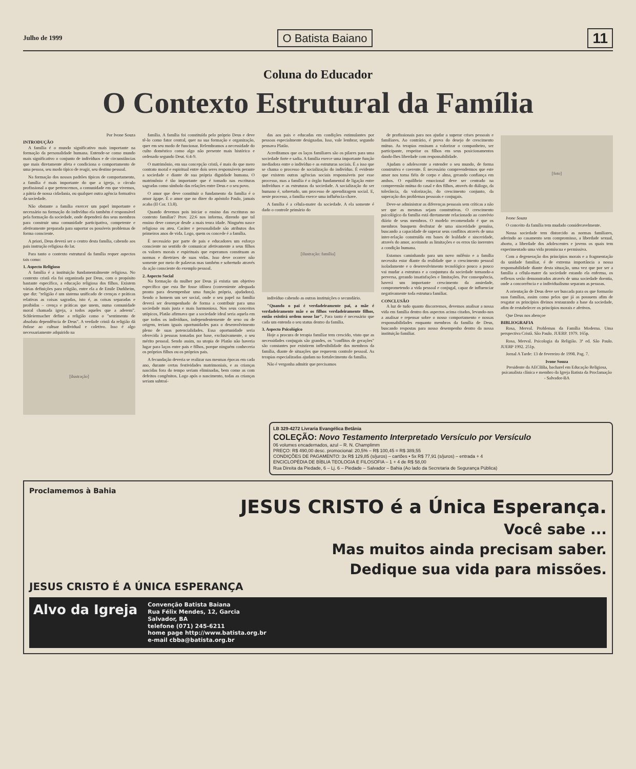Julho de 1999 O Batista Baiano 11
Coluna do Educador
O Contexto Estrutural da Família
Por Ivone Souza
INTRODUÇÃO
A família é o mundo significativo mais importante na formação da personalidade humana. Entende-se como mundo mais significativo o conjunto de indivíduos e de circunstâncias que mais diretamente afeta e condiciona o comportamento de uma pessoa, seu modo típico de reagir, seu destino pessoal.
Na formação dos nossos padrões típicos de comportamento, a família é mais importante do que a igreja, o círculo profissional a que pertencemos, a comunidade em que vivemos, a pátria de nossa cidadania, ou qualquer outra agência formativa da sociedade.
Não obstante a família exercer um papel importante e necessário na formação do indivíduo ela também é responsável pela formação da sociedade, onde dependerá dos seus membros para construir uma comunidade participativa, competente e afetivamente preparada para suportar os possíveis problemas de forma consciente.
A priori, Deus deverá ser o centro desta família, cabendo aos pais instrução religiosa do lar.
Para tanto o contexto estrutural da família requer aspectos tais como:
1. Aspecto Religioso
A família é a instituição fundamentalmente religiosa. No contexto cristã ela foi organizada por Deus, com o propósito bastante específico, a educação religiosa dos filhos. Existem várias definições para religião, entre ela a de Emile Durkheim, que diz: "religião é um sistema unificado de crenças e práticas relativas as coisas sagradas, isto é, as coisas separadas e proibidas – crença e práticas que unem, numa comunidade moral chamada igreja, a todos aqueles que a aderem". Schleiermacher define a religião como o "sentimento de absoluta dependência de Deus". A verdade cristã da religião dá ênfase ao cultuar individual e coletivo. Isso é algo necessariamente adquirido na
[ilustração]
família. A família foi constituída pelo próprio Deus e deve tê-lo como fator central, quer na sua formação e organização, quer em seu modo de funcionar. Relembramos a necessidade do culto doméstico como algo não presente mais histórico e ordenado segundo Deut. 6:4-9.
O matrimônio, em sua concepção cristã, é mais do que mero contrato moral e espiritual entre dois seres responsáveis perante a sociedade e diante de sua própria dignidade humana. O matrimônio é tão importante que é tomado nas escrituras sagradas como símbolo das relações entre Deus e o seu povo.
O amor que deve constituir o fundamento da família é o amor ágape. É o amor que no dizer do apóstolo Paulo, jamais acaba (II Cor. 13.8).
Quando devemos pois iniciar o ensino das escrituras no contexto familiar? Prov. 22:6 nos informa, dizendo que tal ensino deve começar desde a mais tenra idade. Ninguém nasce religioso ou ateu. Caráter e personalidade são atributos dos primeiros anos de vida. Logo, quem os concede é a família.
É necessário por parte de pais e educadores um esforço consciente no sentido de comunicar afetivamente a seus filhos os valores morais e espirituais que esperamos constituam as normas e diretrizes de suas vidas. Isso deve ocorrer não somente por meio de palavras mas também e sobretudo através da ação consciente do exemplo pessoal.
2. Aspecto Social
Na formação da mulher por Deus já existia um objetivo específico que esta lhe fosse idônea (conveniente adequada pronta para desempenhar uma função própria, ajudadora). Sendo o homem um ser social, onde o seu papel na família deverá ser desempenhado de forma a contribuir para uma sociedade mais justa e mais harmoniosa. Nos seus conceitos utópicos, Platão afirmava que a sociedade ideal seria aquela em que todos os indivíduos, independentemente de sexo ou de origem, teriam iguais oportunidades para o desenvolvimento pleno de suas potencialidades. Essa oportunidade seria oferecida à pessoas tomadas por base, exclusivamente, o seu mérito pessoal. Sendo assim, na utopia de Platão não haveria lugar para laços entre pais e filhos, porque ninguém conheceria os próprios filhos ou os próprios pais.
A fecundação deveria se realizar nas mesmas épocas em cada ano, durante certas festividades matrimoniais, e as crianças nascidas fora do tempo seriam eliminadas, bem como as com defeitos congênitos. Logo após o nascimento, todas as crianças seriam subtraí-
das aos pais e educadas em condições estimulantes por pessoas especialmente designadas. Isso, vale lembrar, segundo pensava Platão.
Acreditamos que os laços familiares são os pilares para uma sociedade forte e sadia. A família exerce uma importante função mediadora entre o indivíduo e as estruturas sociais. É a isso que se chama o processo de socialização do indivíduo. É evidente que existem outras agências sociais responsáveis por esse processo, mas a família é o órgão fundamental de ligação entre indivíduos e as estruturas da sociedade. A socialização do ser humano é, sobretudo, um processo de aprendizagem social. E, neste processo, a família exerce uma influência-chave.
A família é a célula-mater da sociedade. A ela somente é dado o controle primário do
[ilustração: família]
indivíduo cabendo as outras instituições o secundário.
"Quando o pai é verdadeiramente pai, a mãe é verdadeiramente mãe e os filhos verdadeiramente filhos, então existirá ordem nesse lar". Para tanto é necessário que cada um entenda o seu status dentro da família.
3. Aspecto Psicológico
Hoje a procura de terapia familiar tem crescido, visto que as necessidades conjugais são grandes, os "conflitos de gerações" são constantes por existirem inflexibilidade dos membros da família, diante de situações que requerem controle pessoal. As terapias especializadas ajudam no fortalecimento da família.
Não é vergonha admitir que precisamos
de profissionais para nos ajudar a superar crises pessoais e familiares. Ao contrário, é prova do desejo de crescimento mútuo. As terapias ensinam a valorizar o companheiro, ser participante, respeitar os filhos em seus posicionamentos dando-lhes liberdade com responsabilidade.
Ajudam o adolescente a entender o seu mundo, de forma construtiva e coerente. É necessário compreendermos que este amor nos torna fiéis de corpo e alma, gerando confiança em ambos. O equilíbrio emocional deve ser centrado na compreensão mútua do casal e dos filhos, através do diálogo, da tolerância, da valorização, do crescimento conjunto, da superação dos problemas pessoais e conjugais.
Deve-se administrar as diferenças pessoais sem críticas a não ser que as mesmas sejam construtivas. O crescimento psicológico da família está diretamente relacionado ao convívio diário de seus membros. O modelo recomendado é que os membros busquem desfrutar de uma sinceridade genuína, buscando a capacidade de superar seus conflitos através de uma inter-relação construída em bases de lealdade e sinceridade, através do amor, aceitando as limitações e os erros tão inerentes a condição humana.
Estamos caminhando para um novo milênio e a família necessita estar diante da realidade que o crescimento pessoal isoladamente e o desenvolvimento tecnológico pouco a pouco vai mudar a estrutura e a conjuntura da sociedade tornando-a perversa, gerando insatisfações e limitações. Por consequência, haverá um importante crescimento da ansiedade, comprometendo a vida pessoal e conjugal, capaz de influenciar negativamente toda estrutura familiar.
CONCLUSÃO
A luz de tudo quanto discorremos, devemos analisar a nossa vida em família dentro dos aspectos acima citados, levando-nos a analisar e repensar sobre o nosso comportamento e nossas responsabilidades enquanto membros da família de Deus, buscando respostas para nosso desempenho dentro da nossa instituição familiar.
[foto]
Ivone Souza
O conceito da família tem mudado consideravelmente.
Nossa sociedade tem distorcido as normas familiares, aderindo ao casamento sem compromisso, a liberdade sexual, aborto, a liberdade dos adolescentes e jovens os quais tem experimentado uma vida promíscua e permissiva.
Com a degeneração dos princípios morais e a fragmentação da unidade familiar, é de extrema importância a nossa responsabilidade diante desta situação, uma vez que por ser a família a célula-mater da sociedade estando ela enferma, os reflexos serão demonstrados através de uma sociedade doentia, onde a concorrência e o individualismo separam as pessoas.
A orientação de Deus deve ser buscada para os que formarão suas famílias, assim como pelos que já as possuem afim de resgatar os princípios divinos restaurando a base da sociedade, afim de restabelecer os princípios morais e afetivos.
Que Deus nos abençoe
BIBLIOGRAFIA
Rosa, Merval. Problemas da Família Moderna. Uma perspectiva Cristã. São Paulo. JUERP. 1979. 165p.
Rosa, Merval. Psicologia da Religião. 3ª ed. São Paulo. JUERP 1992. 251p.
Jornal A Tarde: 13 de fevereiro de 1998. Pag. 7.
Ivone Souza
Presidente da AECBBa, bacharel em Educação Religiosa, psicanalista clínica e membro da Igreja Batista da Proclamação - Salvador-BA
LB 329-4272 Livraria Evangélica Betânia
COLEÇÃO: Novo Testamento Interpretado Versículo por Versículo
06 volumes encadernados, azul – R. N. Champlimm
PREÇO: R$ 490,00 desc. promocional: 20,5% – R$ 100,45 = R$ 389,55
CONDIÇÕES DE PAGAMENTO: 3x R$ 129,85 (s/juros) – cartões • 5x R$ 77,91 (s/juros) – entrada + 4
ENCICLOPÉDIA DE BÍBLIA TEOLOGIA E FILOSOFIA – 1 + 4 de R$ 58,00
Rua Direita da Piedade, 6 – Lj. 6 – Piedade – Salvador – Bahia (Ao lado da Secretaria de Segurança Pública)
Proclamemos à Bahia
JESUS CRISTO é a Única Esperança.
Você sabe ...
Mas muitos ainda precisam saber.
Dedique sua vida para missões.
JESUS CRISTO É A ÚNICA ESPERANÇA
Alvo da Igreja
Convenção Batista Baiana
Rua Félix Mendes, 12, Garcia
Salvador, BA
telefone (071) 245-6211
home page http://www.batista.org.br
e-mail cbba@batista.org.br